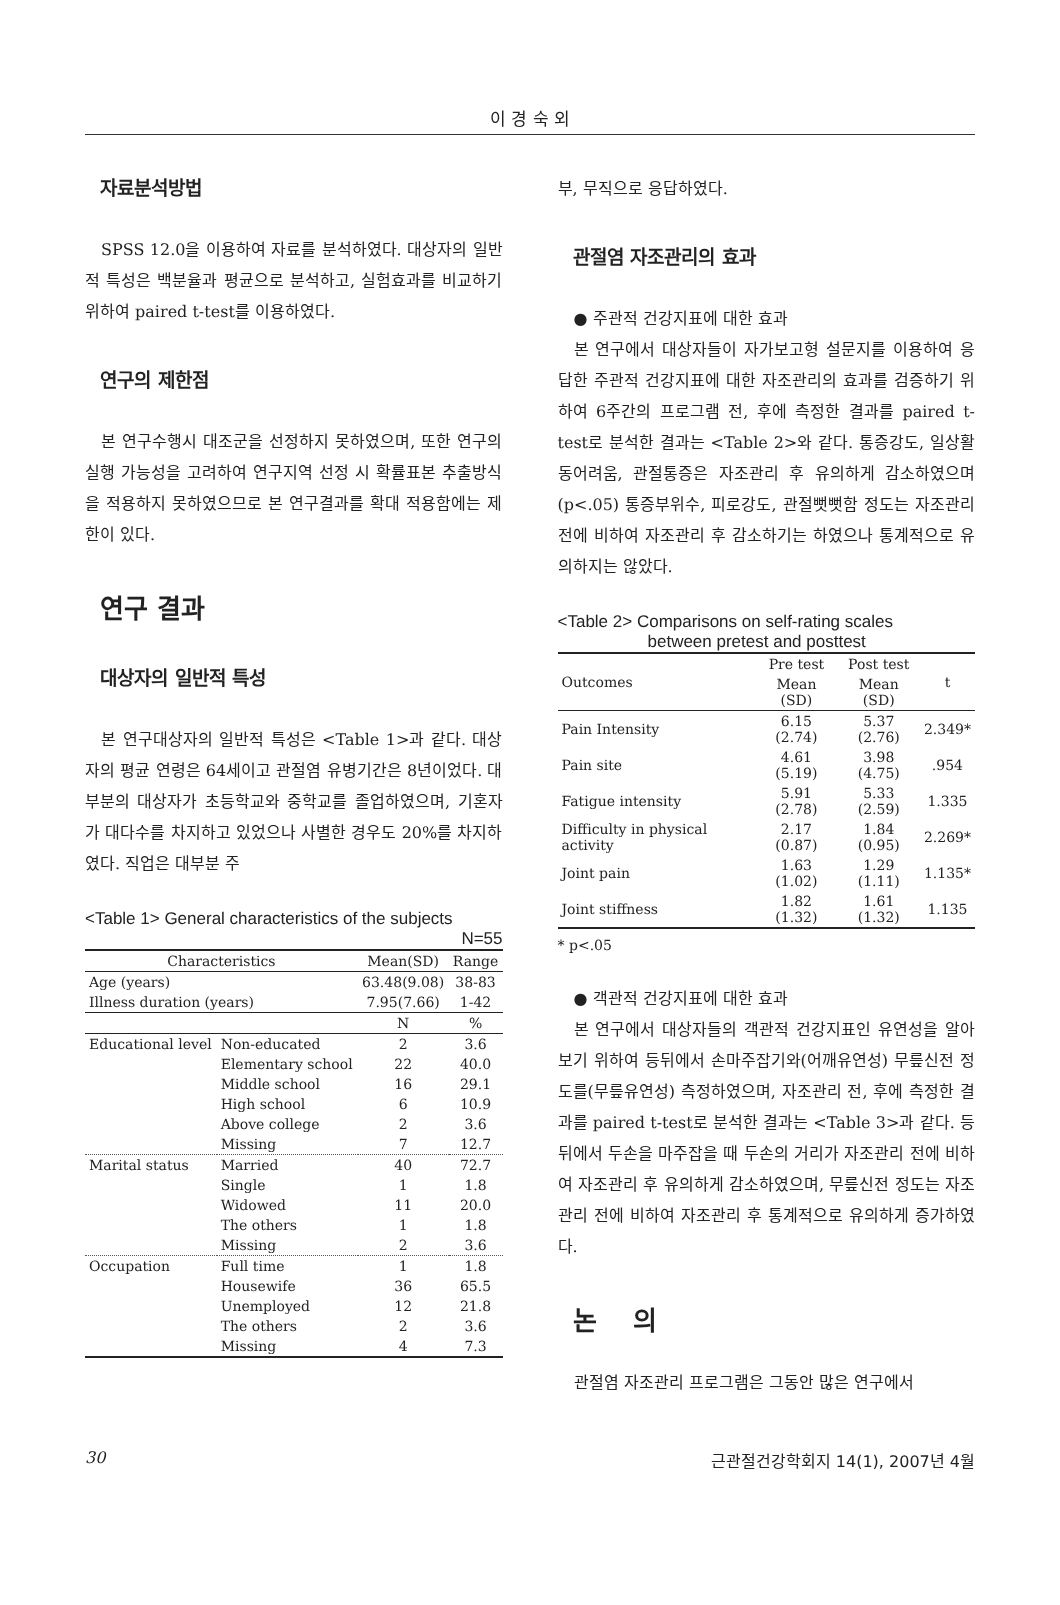이 경 숙 외
자료분석방법
SPSS 12.0을 이용하여 자료를 분석하였다. 대상자의 일반적 특성은 백분율과 평균으로 분석하고, 실험효과를 비교하기 위하여 paired t-test를 이용하였다.
연구의 제한점
본 연구수행시 대조군을 선정하지 못하였으며, 또한 연구의 실행 가능성을 고려하여 연구지역 선정 시 확률표본 추출방식을 적용하지 못하였으므로 본 연구결과를 확대 적용함에는 제한이 있다.
연구 결과
대상자의 일반적 특성
본 연구대상자의 일반적 특성은 <Table 1>과 같다. 대상자의 평균 연령은 64세이고 관절염 유병기간은 8년이었다. 대부분의 대상자가 초등학교와 중학교를 졸업하였으며, 기혼자가 대다수를 차지하고 있었으나 사별한 경우도 20%를 차지하였다. 직업은 대부분 주
<Table 1> General characteristics of the subjects
N=55
| Characteristics | | Mean(SD) | Range |
| --- | --- | --- | --- |
| Age (years) | | 63.48(9.08) | 38-83 |
| Illness duration (years) | | 7.95(7.66) | 1-42 |
| | | N | % |
| Educational level | Non-educated | 2 | 3.6 |
| | Elementary school | 22 | 40.0 |
| | Middle school | 16 | 29.1 |
| | High school | 6 | 10.9 |
| | Above college | 2 | 3.6 |
| | Missing | 7 | 12.7 |
| Marital status | Married | 40 | 72.7 |
| | Single | 1 | 1.8 |
| | Widowed | 11 | 20.0 |
| | The others | 1 | 1.8 |
| | Missing | 2 | 3.6 |
| Occupation | Full time | 1 | 1.8 |
| | Housewife | 36 | 65.5 |
| | Unemployed | 12 | 21.8 |
| | The others | 2 | 3.6 |
| | Missing | 4 | 7.3 |
부, 무직으로 응답하였다.
관절염 자조관리의 효과
● 주관적 건강지표에 대한 효과
본 연구에서 대상자들이 자가보고형 설문지를 이용하여 응답한 주관적 건강지표에 대한 자조관리의 효과를 검증하기 위하여 6주간의 프로그램 전, 후에 측정한 결과를 paired t-test로 분석한 결과는 <Table 2>와 같다. 통증강도, 일상활동어려움, 관절통증은 자조관리 후 유의하게 감소하였으며 (p<.05) 통증부위수, 피로강도, 관절뻣뻣함 정도는 자조관리 전에 비하여 자조관리 후 감소하기는 하였으나 통계적으로 유의하지는 않았다.
<Table 2> Comparisons on self-rating scales
between pretest and posttest
| Outcomes | Pre test | Post test | t |
| --- | --- | --- | --- |
| | Mean (SD) | Mean (SD) | |
| Pain Intensity | 6.15 (2.74) | 5.37 (2.76) | 2.349* |
| Pain site | 4.61 (5.19) | 3.98 (4.75) | .954 |
| Fatigue intensity | 5.91 (2.78) | 5.33 (2.59) | 1.335 |
| Difficulty in physical activity | 2.17 (0.87) | 1.84 (0.95) | 2.269* |
| Joint pain | 1.63 (1.02) | 1.29 (1.11) | 1.135* |
| Joint stiffness | 1.82 (1.32) | 1.61 (1.32) | 1.135 |
* p<.05
● 객관적 건강지표에 대한 효과
본 연구에서 대상자들의 객관적 건강지표인 유연성을 알아보기 위하여 등뒤에서 손마주잡기와(어깨유연성) 무릎신전 정도를(무릎유연성) 측정하였으며, 자조관리 전, 후에 측정한 결과를 paired t-test로 분석한 결과는 <Table 3>과 같다. 등뒤에서 두손을 마주잡을 때 두손의 거리가 자조관리 전에 비하여 자조관리 후 유의하게 감소하였으며, 무릎신전 정도는 자조관리 전에 비하여 자조관리 후 통계적으로 유의하게 증가하였다.
논 의
관절염 자조관리 프로그램은 그동안 많은 연구에서
30 근관절건강학회지 14(1), 2007년 4월